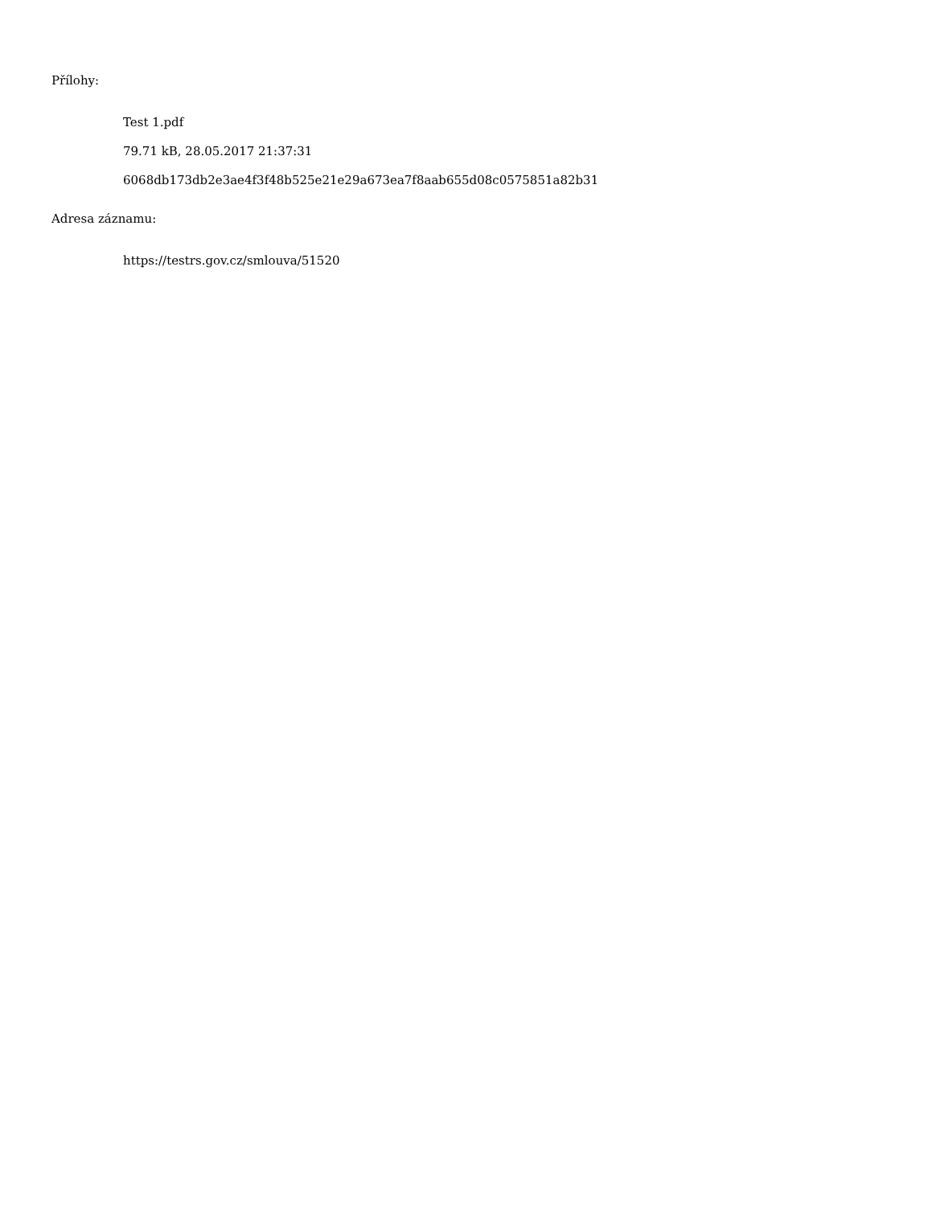Přílohy:
Test 1.pdf
79.71 kB, 28.05.2017 21:37:31
6068db173db2e3ae4f3f48b525e21e29a673ea7f8aab655d08c0575851a82b31
Adresa záznamu:
https://testrs.gov.cz/smlouva/51520